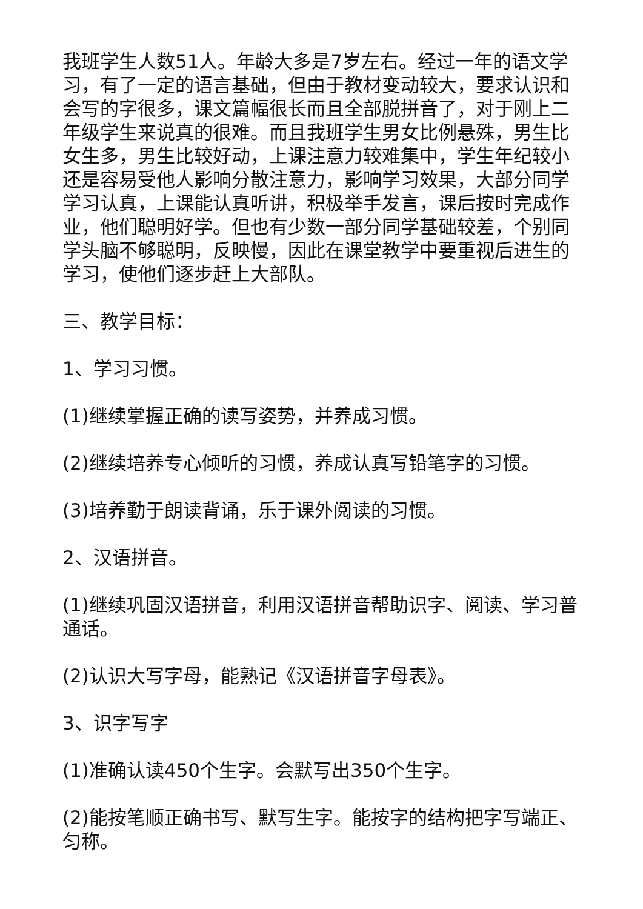我班学生人数51人。年龄大多是7岁左右。经过一年的语文学习，有了一定的语言基础，但由于教材变动较大，要求认识和会写的字很多，课文篇幅很长而且全部脱拼音了，对于刚上二年级学生来说真的很难。而且我班学生男女比例悬殊，男生比女生多，男生比较好动，上课注意力较难集中，学生年纪较小还是容易受他人影响分散注意力，影响学习效果，大部分同学学习认真，上课能认真听讲，积极举手发言，课后按时完成作业，他们聪明好学。但也有少数一部分同学基础较差，个别同学头脑不够聪明，反映慢，因此在课堂教学中要重视后进生的学习，使他们逐步赶上大部队。
三、教学目标：
1、学习习惯。
(1)继续掌握正确的读写姿势，并养成习惯。
(2)继续培养专心倾听的习惯，养成认真写铅笔字的习惯。
(3)培养勤于朗读背诵，乐于课外阅读的习惯。
2、汉语拼音。
(1)继续巩固汉语拼音，利用汉语拼音帮助识字、阅读、学习普通话。
(2)认识大写字母，能熟记《汉语拼音字母表》。
3、识字写字
(1)准确认读450个生字。会默写出350个生字。
(2)能按笔顺正确书写、默写生字。能按字的结构把字写端正、匀称。